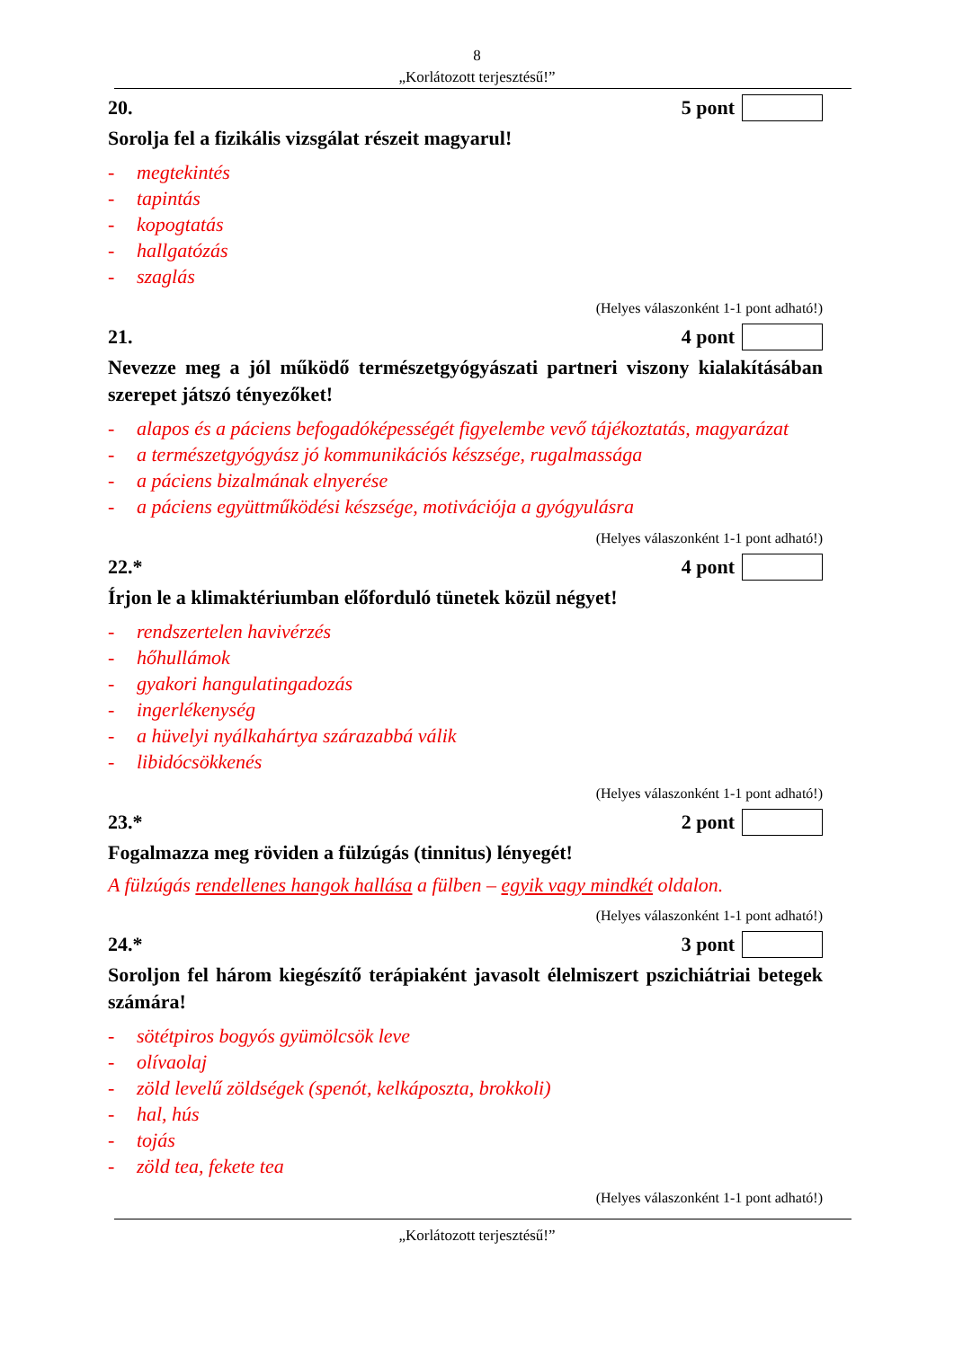8
„Korlátozott terjesztésű!”
20. 5 pont
Sorolja fel a fizikális vizsgálat részeit magyarul!
- megtekintés
- tapintás
- kopogtatás
- hallgatózás
- szaglás
(Helyes válaszonként 1-1 pont adható!)
21. 4 pont
Nevezze meg a jól működő természetgyógyászati partneri viszony kialakításában szerepet játszó tényezőket!
- alapos és a páciens befogadóképességét figyelembe vevő tájékoztatás, magyarázat
- a természetgyógyász jó kommunikációs készsége, rugalmassága
- a páciens bizalmának elnyerése
- a páciens együttműködési készsége, motivációja a gyógyulásra
(Helyes válaszonként 1-1 pont adható!)
22.* 4 pont
Írjon le a klimaktériumban előforduló tünetek közül négyet!
- rendszertelen havivérzés
- hőhullámok
- gyakori hangulatingadozás
- ingerlékenység
- a hüvelyi nyálkahártya szárazabbá válik
- libidócsökkenés
(Helyes válaszonként 1-1 pont adható!)
23.* 2 pont
Fogalmazza meg röviden a fülzúgás (tinnitus) lényegét!
A fülzúgás rendellenes hangok hallása a fülben – egyik vagy mindkét oldalon.
(Helyes válaszonként 1-1 pont adható!)
24.* 3 pont
Soroljon fel három kiegészítő terápiaként javasolt élelmiszert pszichiátriai betegek számára!
- sötétpiros bogyós gyümölcsök leve
- olívaolaj
- zöld levelű zöldségek (spenót, kelkáposzta, brokkoli)
- hal, hús
- tojás
- zöld tea, fekete tea
(Helyes válaszonként 1-1 pont adható!)
„Korlátozott terjesztésű!”